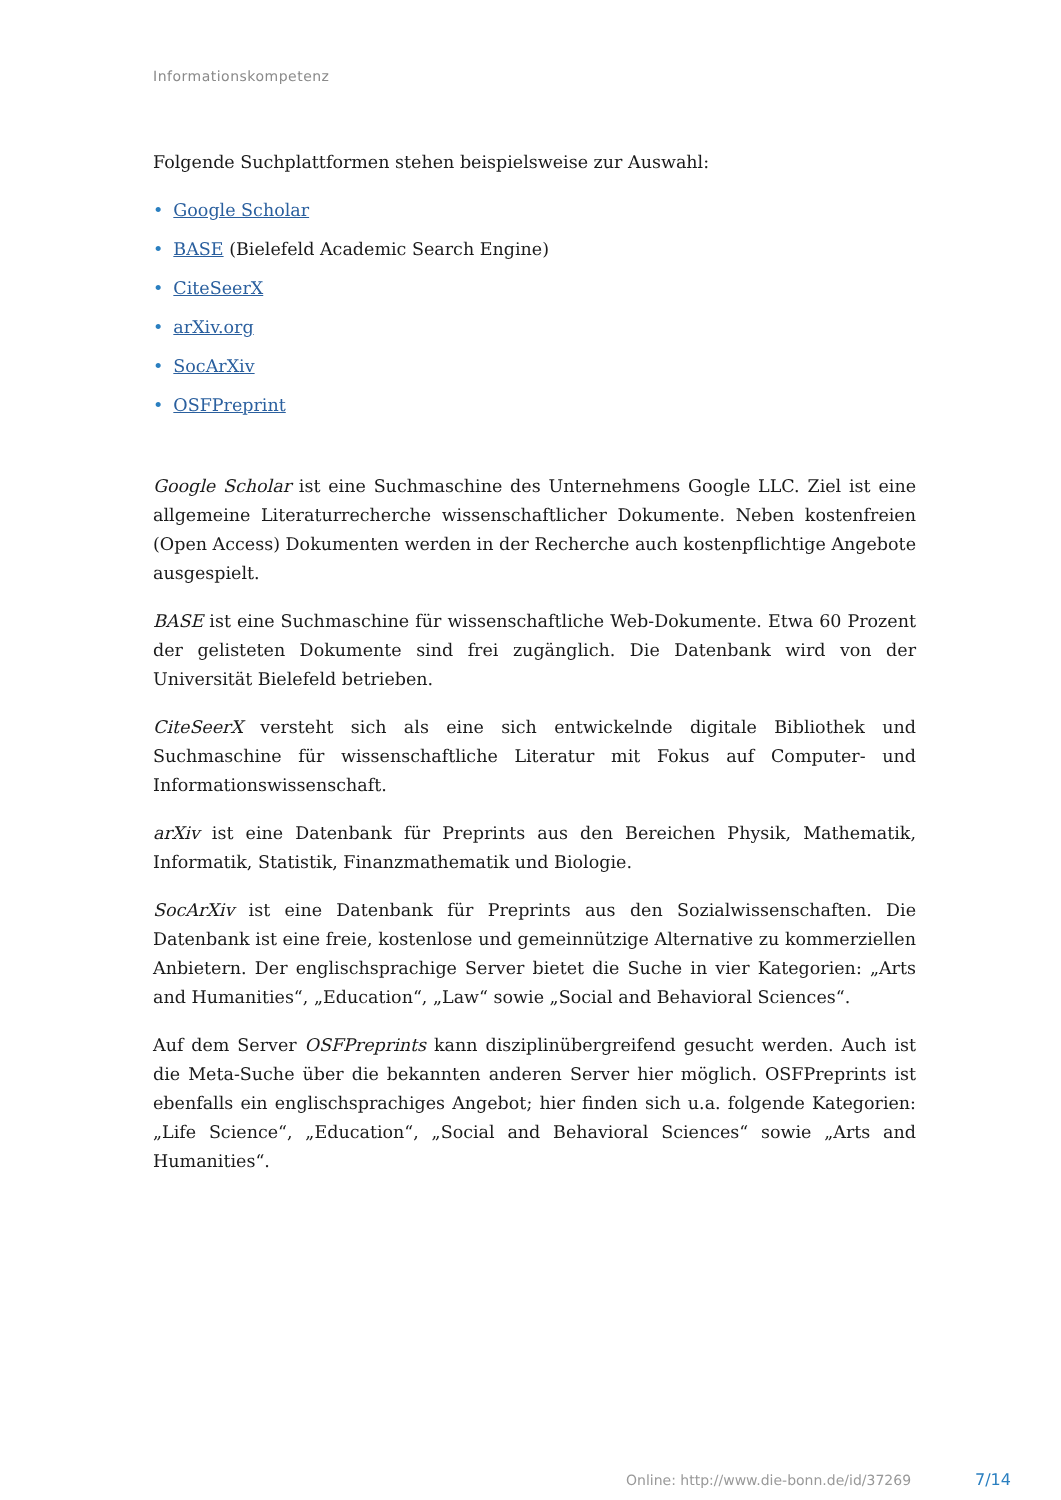Informationskompetenz
Folgende Suchplattformen stehen beispielsweise zur Auswahl:
• Google Scholar
• BASE (Bielefeld Academic Search Engine)
• CiteSeerX
• arXiv.org
• SocArXiv
• OSFPreprint
Google Scholar ist eine Suchmaschine des Unternehmens Google LLC. Ziel ist eine allgemeine Literaturrecherche wissenschaftlicher Dokumente. Neben kostenfreien (Open Access) Dokumenten werden in der Recherche auch kostenpflichtige Angebote ausgespielt.
BASE ist eine Suchmaschine für wissenschaftliche Web-Dokumente. Etwa 60 Prozent der gelisteten Dokumente sind frei zugänglich. Die Datenbank wird von der Universität Bielefeld betrieben.
CiteSeerX versteht sich als eine sich entwickelnde digitale Bibliothek und Suchmaschine für wissenschaftliche Literatur mit Fokus auf Computer- und Informationswissenschaft.
arXiv ist eine Datenbank für Preprints aus den Bereichen Physik, Mathematik, Informatik, Statistik, Finanzmathematik und Biologie.
SocArXiv ist eine Datenbank für Preprints aus den Sozialwissenschaften. Die Datenbank ist eine freie, kostenlose und gemeinnützige Alternative zu kommerziellen Anbietern. Der englischsprachige Server bietet die Suche in vier Kategorien: „Arts and Humanities“, „Education“, „Law“ sowie „Social and Behavioral Sciences“.
Auf dem Server OSFPreprints kann disziplinübergreifend gesucht werden. Auch ist die Meta-Suche über die bekannten anderen Server hier möglich. OSFPreprints ist ebenfalls ein englischsprachiges Angebot; hier finden sich u.a. folgende Kategorien: „Life Science“, „Education“, „Social and Behavioral Sciences“ sowie „Arts and Humanities“.
Online: http://www.die-bonn.de/id/37269
7/14